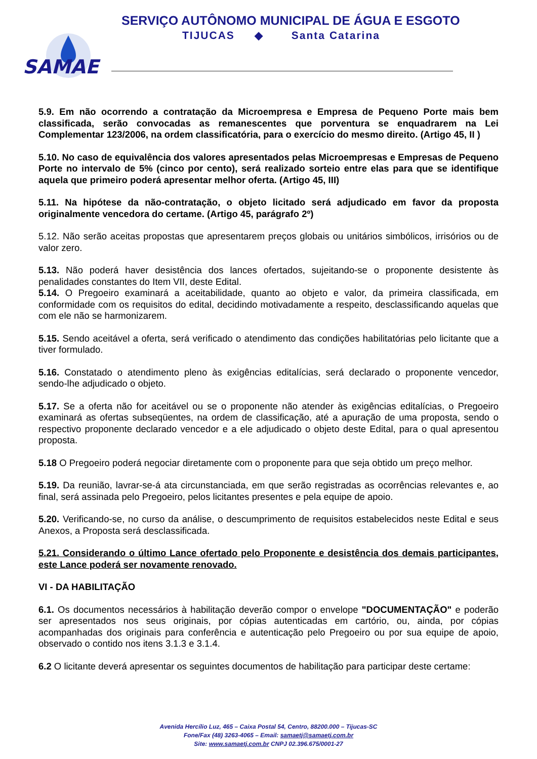SAMAE
SERVIÇO AUTÔNOMO MUNICIPAL DE ÁGUA E ESGOTO
TIJUCAS ◆ Santa Catarina
5.9. Em não ocorrendo a contratação da Microempresa e Empresa de Pequeno Porte mais bem classificada, serão convocadas as remanescentes que porventura se enquadrarem na Lei Complementar 123/2006, na ordem classificatória, para o exercício do mesmo direito. (Artigo 45, II )
5.10. No caso de equivalência dos valores apresentados pelas Microempresas e Empresas de Pequeno Porte no intervalo de 5% (cinco por cento), será realizado sorteio entre elas para que se identifique aquela que primeiro poderá apresentar melhor oferta. (Artigo 45, III)
5.11. Na hipótese da não-contratação, o objeto licitado será adjudicado em favor da proposta originalmente vencedora do certame. (Artigo 45, parágrafo 2º)
5.12. Não serão aceitas propostas que apresentarem preços globais ou unitários simbólicos, irrisórios ou de valor zero.
5.13. Não poderá haver desistência dos lances ofertados, sujeitando-se o proponente desistente às penalidades constantes do Item VII, deste Edital.
5.14. O Pregoeiro examinará a aceitabilidade, quanto ao objeto e valor, da primeira classificada, em conformidade com os requisitos do edital, decidindo motivadamente a respeito, desclassificando aquelas que com ele não se harmonizarem.
5.15. Sendo aceitável a oferta, será verificado o atendimento das condições habilitatórias pelo licitante que a tiver formulado.
5.16. Constatado o atendimento pleno às exigências editalícias, será declarado o proponente vencedor, sendo-lhe adjudicado o objeto.
5.17. Se a oferta não for aceitável ou se o proponente não atender às exigências editalícias, o Pregoeiro examinará as ofertas subseqüentes, na ordem de classificação, até a apuração de uma proposta, sendo o respectivo proponente declarado vencedor e a ele adjudicado o objeto deste Edital, para o qual apresentou proposta.
5.18 O Pregoeiro poderá negociar diretamente com o proponente para que seja obtido um preço melhor.
5.19. Da reunião, lavrar-se-á ata circunstanciada, em que serão registradas as ocorrências relevantes e, ao final, será assinada pelo Pregoeiro, pelos licitantes presentes e pela equipe de apoio.
5.20. Verificando-se, no curso da análise, o descumprimento de requisitos estabelecidos neste Edital e seus Anexos, a Proposta será desclassificada.
5.21. Considerando o último Lance ofertado pelo Proponente e desistência dos demais participantes, este Lance poderá ser novamente renovado.
VI - DA HABILITAÇÃO
6.1. Os documentos necessários à habilitação deverão compor o envelope "DOCUMENTAÇÃO" e poderão ser apresentados nos seus originais, por cópias autenticadas em cartório, ou, ainda, por cópias acompanhadas dos originais para conferência e autenticação pelo Pregoeiro ou por sua equipe de apoio, observado o contido nos itens 3.1.3 e 3.1.4.
6.2 O licitante deverá apresentar os seguintes documentos de habilitação para participar deste certame:
Avenida Hercílio Luz, 465 – Caixa Postal 54, Centro, 88200.000 – Tijucas-SC
Fone/Fax (48) 3263-4065 – Email: samaetj@samaetj.com.br
Site: www.samaetj.com.br CNPJ 02.396.675/0001-27